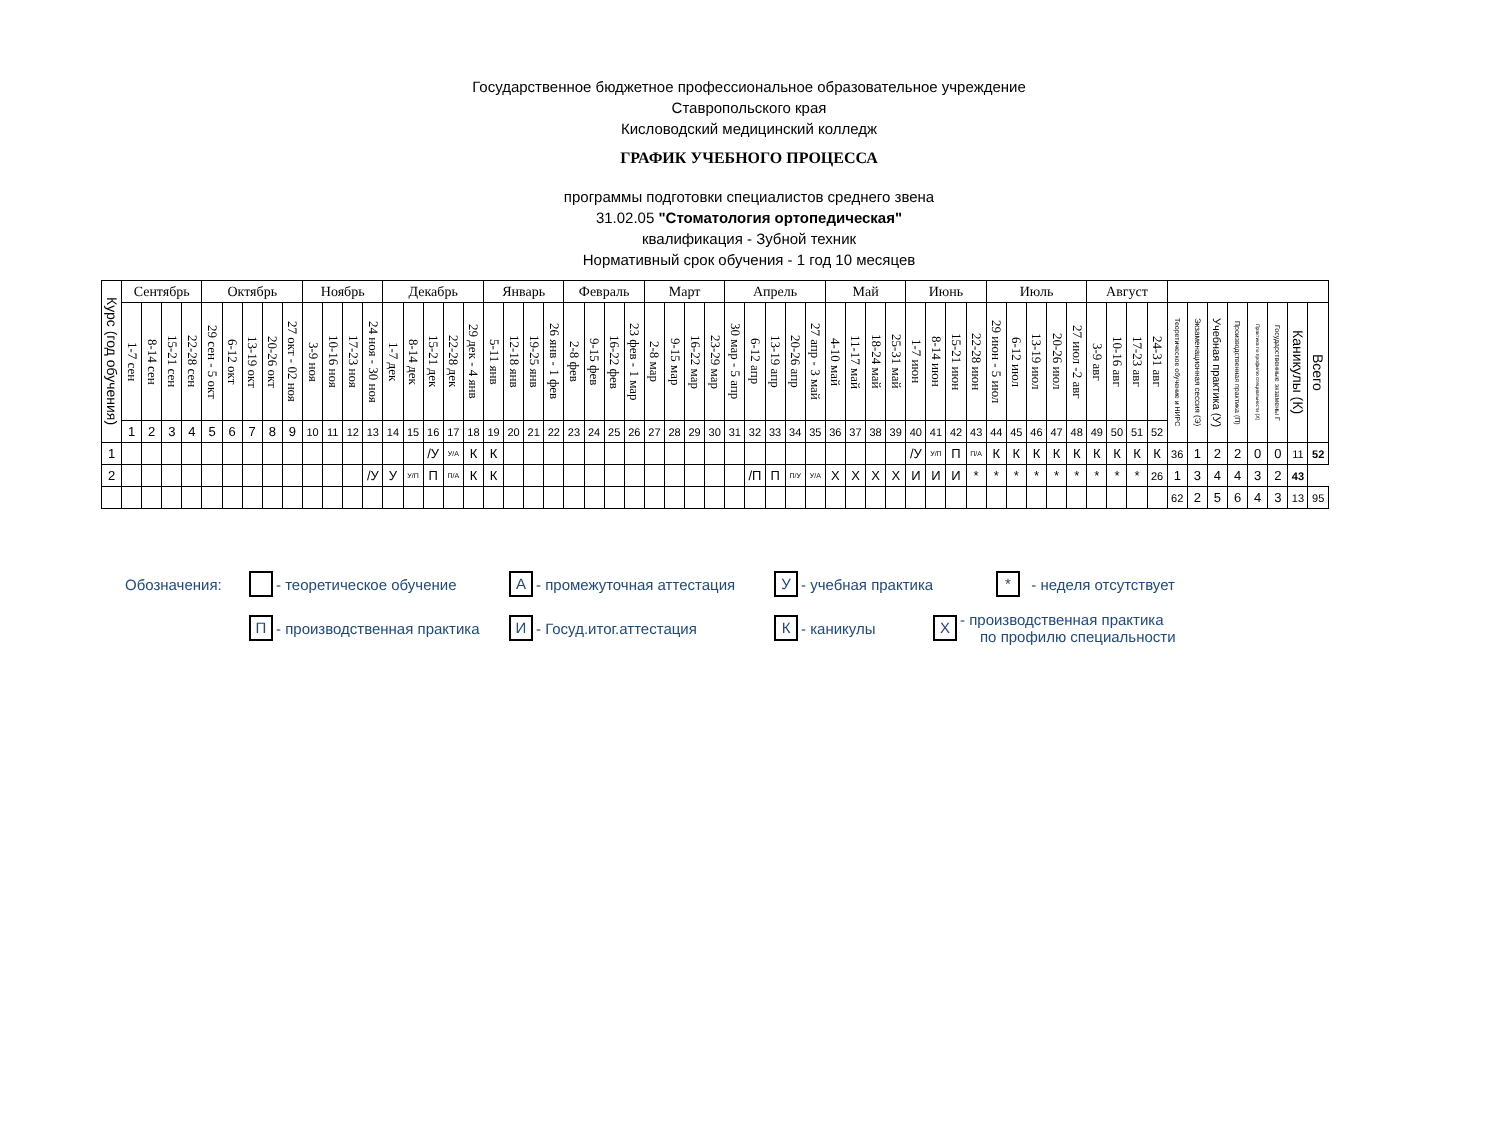Государственное бюджетное профессиональное образовательное учреждение
Ставропольского края
Кисловодский медицинский колледж
ГРАФИК УЧЕБНОГО ПРОЦЕССА
программы подготовки специалистов среднего звена
31.02.05 "Стоматология ортопедическая"
квалификация - Зубной техник
Нормативный срок обучения - 1 год 10 месяцев
| Курс (год обучения) | Сентябрь | | | | Октябрь | | | | | Ноябрь | | | | Декабрь | | | | | Январь | | | | Февраль | | | | Март | | | | Апрель | | | | | Май | | | | Июнь | | | | Июль | | | | | Август | | | | | | | | | | | |
| --- | --- | --- | --- | --- | --- | --- | --- | --- | --- | --- | --- | --- | --- | --- | --- | --- | --- | --- | --- | --- | --- | --- | --- | --- | --- | --- | --- | --- | --- | --- | --- | --- | --- | --- | --- | --- | --- | --- | --- | --- | --- | --- | --- | --- | --- | --- | --- | --- | --- | --- | --- | --- | --- | --- | --- | --- | --- | --- | --- | --- |
| | 1-7 сен | 8-14 сен | 15-21 сен | 22-28 сен | 29 сен - 5 окт | 6-12 окт | 13-19 окт | 20-26 окт | 27 окт - 02 ноя | 3-9 ноя | 10-16 ноя | 17-23 ноя | 24 ноя - 30 ноя | 1-7 дек | 8-14 дек | 15-21 дек | 22-28 дек | 29 дек - 4 янв | 5-11 янв | 12-18 янв | 19-25 янв | 26 янв - 1 фев | 2-8 фев | 9-15 фев | 16-22 фев | 23 фев - 1 мар | 2-8 мар | 9-15 мар | 16-22 мар | 23-29 мар | 30 мар - 5 апр | 6-12 апр | 13-19 апр | 20-26 апр | 27 апр - 3 май | 4-10 май | 11-17 май | 18-24 май | 25-31 май | 1-7 июн | 8-14 июн | 15-21 июн | 22-28 июн | 29 июн - 5 июл | 6-12 июл | 13-19 июл | 20-26 июл | 27 июл -2 авг | 3-9 авг | 10-16 авг | 17-23 авг | 24-31 авг | Теоретическое обучение и НИРС | Экзаменационная сессия (Э) | Учебная практика (У) | Производственная практика (П) | Практика по профилю специальности (Х) | Государственные экзамены Г | Каникулы (К) | Всего |
| | 1 | 2 | 3 | 4 | 5 | 6 | 7 | 8 | 9 | 10 | 11 | 12 | 13 | 14 | 15 | 16 | 17 | 18 | 19 | 20 | 21 | 22 | 23 | 24 | 25 | 26 | 27 | 28 | 29 | 30 | 31 | 32 | 33 | 34 | 35 | 36 | 37 | 38 | 39 | 40 | 41 | 42 | 43 | 44 | 45 | 46 | 47 | 48 | 49 | 50 | 51 | 52 | | | | | | | | |
| 1 | | | | | | | | | | | | | | | | /У | У/А | К | К | | | | | | | | | | | | | | | | | | | | | /У | У/П | П | П/А | К | К | К | К | К | К | К | К | К | 36 | 1 | 2 | 2 | 0 | 0 | 11 | 52 |
| 2 | | | | | | | | | | | | | /У | У | У/П | П | П/А | К | К | | | | | | | | | | | | | /П | П | П/У | У/А | Х | Х | Х | Х | И | И | И | * | * | * | * | * | * | * | * | * | 26 | 1 | 3 | 4 | 4 | 3 | 2 | 43 | |
| | | | | | | | | | | | | | | | | | | | | | | | | | | | | | | | | | | | | | | | | | | | | | | | | | | | | | 62 | 2 | 5 | 6 | 4 | 3 | 13 | 95 |
Обозначения: - теоретическое обучение А - промежуточная аттестация У - учебная практика * - неделя отсутствует
П - производственная практика И - Госуд.итог.аттестация К - каникулы Х - производственная практика
по профилю специальности